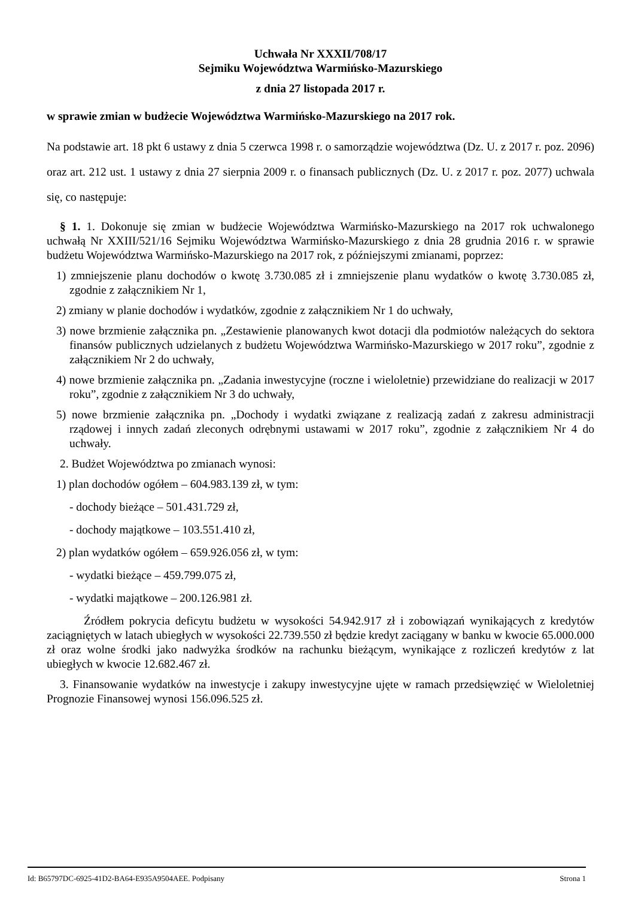Uchwała Nr XXXII/708/17
Sejmiku Województwa Warmińsko-Mazurskiego
z dnia 27 listopada 2017 r.
w sprawie zmian w budżecie Województwa Warmińsko-Mazurskiego na 2017 rok.
Na podstawie art. 18 pkt 6 ustawy z dnia 5 czerwca 1998 r. o samorządzie województwa (Dz. U. z 2017 r. poz. 2096) oraz art. 212 ust. 1 ustawy z dnia 27 sierpnia 2009 r. o finansach publicznych (Dz. U. z 2017 r. poz. 2077) uchwala się, co następuje:
§ 1. 1. Dokonuje się zmian w budżecie Województwa Warmińsko-Mazurskiego na 2017 rok uchwalonego uchwałą Nr XXIII/521/16 Sejmiku Województwa Warmińsko-Mazurskiego z dnia 28 grudnia 2016 r. w sprawie budżetu Województwa Warmińsko-Mazurskiego na 2017 rok, z późniejszymi zmianami, poprzez:
1) zmniejszenie planu dochodów o kwotę 3.730.085 zł i zmniejszenie planu wydatków o kwotę 3.730.085 zł, zgodnie z załącznikiem Nr 1,
2) zmiany w planie dochodów i wydatków, zgodnie z załącznikiem Nr 1 do uchwały,
3) nowe brzmienie załącznika pn. „Zestawienie planowanych kwot dotacji dla podmiotów należących do sektora finansów publicznych udzielanych z budżetu Województwa Warmińsko-Mazurskiego w 2017 roku”, zgodnie z załącznikiem Nr 2 do uchwały,
4) nowe brzmienie załącznika pn. „Zadania inwestycyjne (roczne i wieloletnie) przewidziane do realizacji w 2017 roku”, zgodnie z załącznikiem Nr 3 do uchwały,
5) nowe brzmienie załącznika pn. „Dochody i wydatki związane z realizacją zadań z zakresu administracji rządowej i innych zadań zleconych odrębnymi ustawami w 2017 roku”, zgodnie z załącznikiem Nr 4 do uchwały.
2. Budżet Województwa po zmianach wynosi:
1) plan dochodów ogółem – 604.983.139 zł, w tym:
- dochody bieżące – 501.431.729 zł,
- dochody majątkowe – 103.551.410 zł,
2) plan wydatków ogółem – 659.926.056 zł, w tym:
- wydatki bieżące – 459.799.075 zł,
- wydatki majątkowe – 200.126.981 zł.
Źródłem pokrycia deficytu budżetu w wysokości 54.942.917 zł i zobowiązań wynikających z kredytów zaciągniętych w latach ubiegłych w wysokości 22.739.550 zł będzie kredyt zaciągany w banku w kwocie 65.000.000 zł oraz wolne środki jako nadwyżka środków na rachunku bieżącym, wynikające z rozliczeń kredytów z lat ubiegłych w kwocie 12.682.467 zł.
3. Finansowanie wydatków na inwestycje i zakupy inwestycyjne ujęte w ramach przedsięwzięć w Wieloletniej Prognozie Finansowej wynosi 156.096.525 zł.
Id: B65797DC-6925-41D2-BA64-E935A9504AEE. Podpisany Strona 1